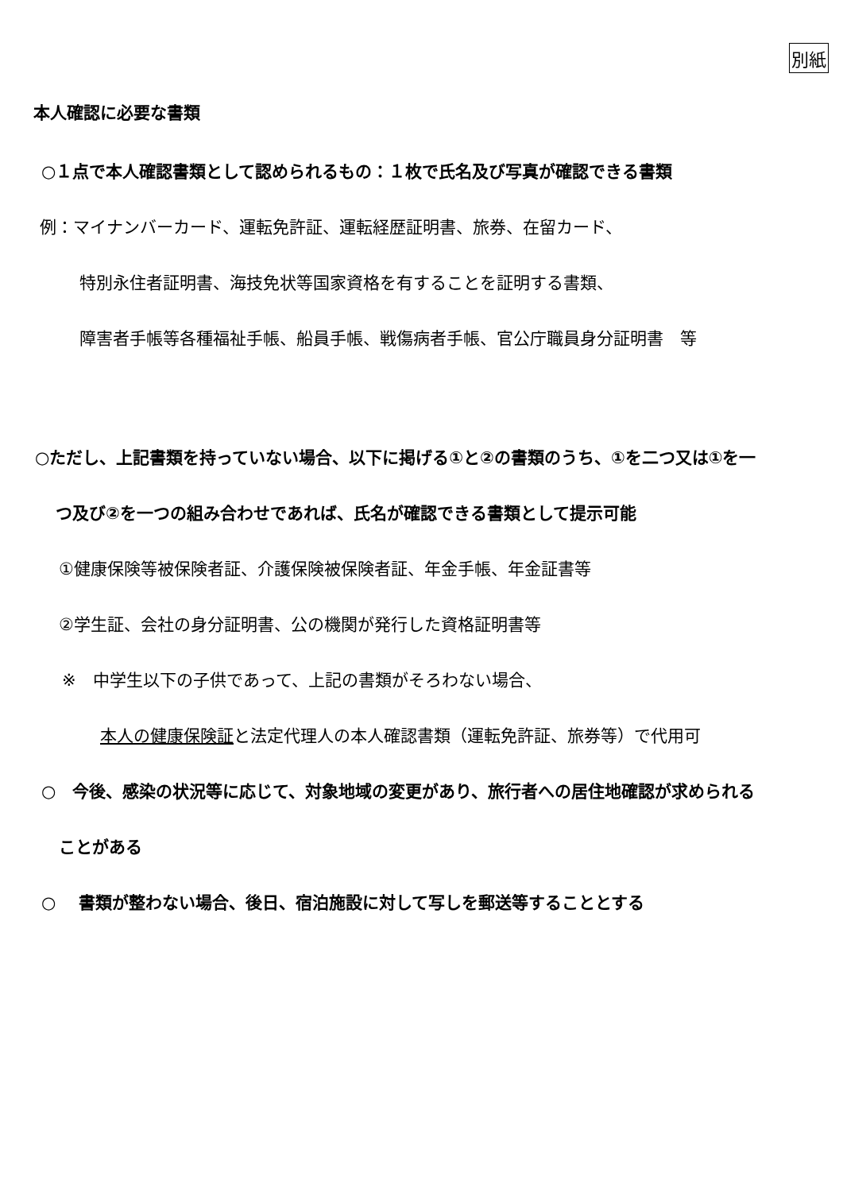別紙
本人確認に必要な書類
○１点で本人確認書類として認められるもの：１枚で氏名及び写真が確認できる書類
例：マイナンバーカード、運転免許証、運転経歴証明書、旅券、在留カード、
特別永住者証明書、海技免状等国家資格を有することを証明する書類、
障害者手帳等各種福祉手帳、船員手帳、戦傷病者手帳、官公庁職員身分証明書　等
○ただし、上記書類を持っていない場合、以下に掲げる①と②の書類のうち、①を二つ又は①を一
つ及び②を一つの組み合わせであれば、氏名が確認できる書類として提示可能
①健康保険等被保険者証、介護保険被保険者証、年金手帳、年金証書等
②学生証、会社の身分証明書、公の機関が発行した資格証明書等
※　中学生以下の子供であって、上記の書類がそろわない場合、
本人の健康保険証と法定代理人の本人確認書類（運転免許証、旅券等）で代用可
○　今後、感染の状況等に応じて、対象地域の変更があり、旅行者への居住地確認が求められる
ことがある
○　 書類が整わない場合、後日、宿泊施設に対して写しを郵送等することとする